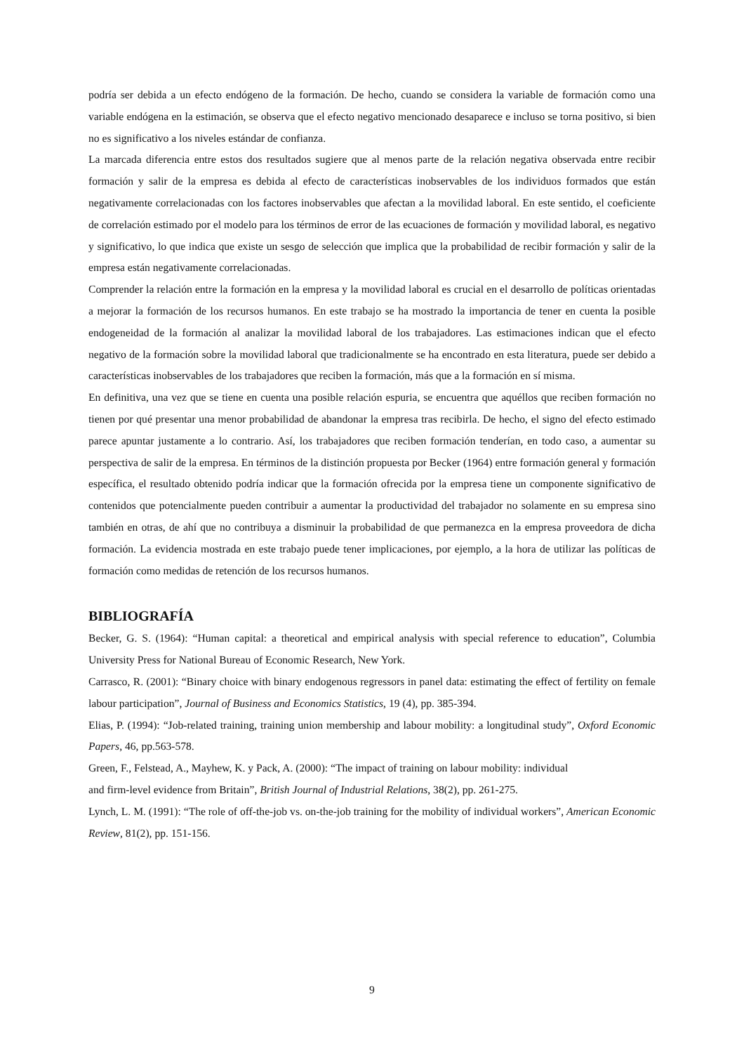podría ser debida a un efecto endógeno de la formación. De hecho, cuando se considera la variable de formación como una variable endógena en la estimación, se observa que el efecto negativo mencionado desaparece e incluso se torna positivo, si bien no es significativo a los niveles estándar de confianza.
La marcada diferencia entre estos dos resultados sugiere que al menos parte de la relación negativa observada entre recibir formación y salir de la empresa es debida al efecto de características inobservables de los individuos formados que están negativamente correlacionadas con los factores inobservables que afectan a la movilidad laboral. En este sentido, el coeficiente de correlación estimado por el modelo para los términos de error de las ecuaciones de formación y movilidad laboral, es negativo y significativo, lo que indica que existe un sesgo de selección que implica que la probabilidad de recibir formación y salir de la empresa están negativamente correlacionadas.
Comprender la relación entre la formación en la empresa y la movilidad laboral es crucial en el desarrollo de políticas orientadas a mejorar la formación de los recursos humanos. En este trabajo se ha mostrado la importancia de tener en cuenta la posible endogeneidad de la formación al analizar la movilidad laboral de los trabajadores. Las estimaciones indican que el efecto negativo de la formación sobre la movilidad laboral que tradicionalmente se ha encontrado en esta literatura, puede ser debido a características inobservables de los trabajadores que reciben la formación, más que a la formación en sí misma.
En definitiva, una vez que se tiene en cuenta una posible relación espuria, se encuentra que aquéllos que reciben formación no tienen por qué presentar una menor probabilidad de abandonar la empresa tras recibirla. De hecho, el signo del efecto estimado parece apuntar justamente a lo contrario. Así, los trabajadores que reciben formación tenderían, en todo caso, a aumentar su perspectiva de salir de la empresa. En términos de la distinción propuesta por Becker (1964) entre formación general y formación específica, el resultado obtenido podría indicar que la formación ofrecida por la empresa tiene un componente significativo de contenidos que potencialmente pueden contribuir a aumentar la productividad del trabajador no solamente en su empresa sino también en otras, de ahí que no contribuya a disminuir la probabilidad de que permanezca en la empresa proveedora de dicha formación. La evidencia mostrada en este trabajo puede tener implicaciones, por ejemplo, a la hora de utilizar las políticas de formación como medidas de retención de los recursos humanos.
BIBLIOGRAFÍA
Becker, G. S. (1964): “Human capital: a theoretical and empirical analysis with special reference to education”, Columbia University Press for National Bureau of Economic Research, New York.
Carrasco, R. (2001): “Binary choice with binary endogenous regressors in panel data: estimating the effect of fertility on female labour participation”, Journal of Business and Economics Statistics, 19 (4), pp. 385-394.
Elias, P. (1994): “Job-related training, training union membership and labour mobility: a longitudinal study”, Oxford Economic Papers, 46, pp.563-578.
Green, F., Felstead, A., Mayhew, K. y Pack, A. (2000): “The impact of training on labour mobility: individual
and firm-level evidence from Britain”, British Journal of Industrial Relations, 38(2), pp. 261-275.
Lynch, L. M. (1991): “The role of off-the-job vs. on-the-job training for the mobility of individual workers”, American Economic Review, 81(2), pp. 151-156.
9